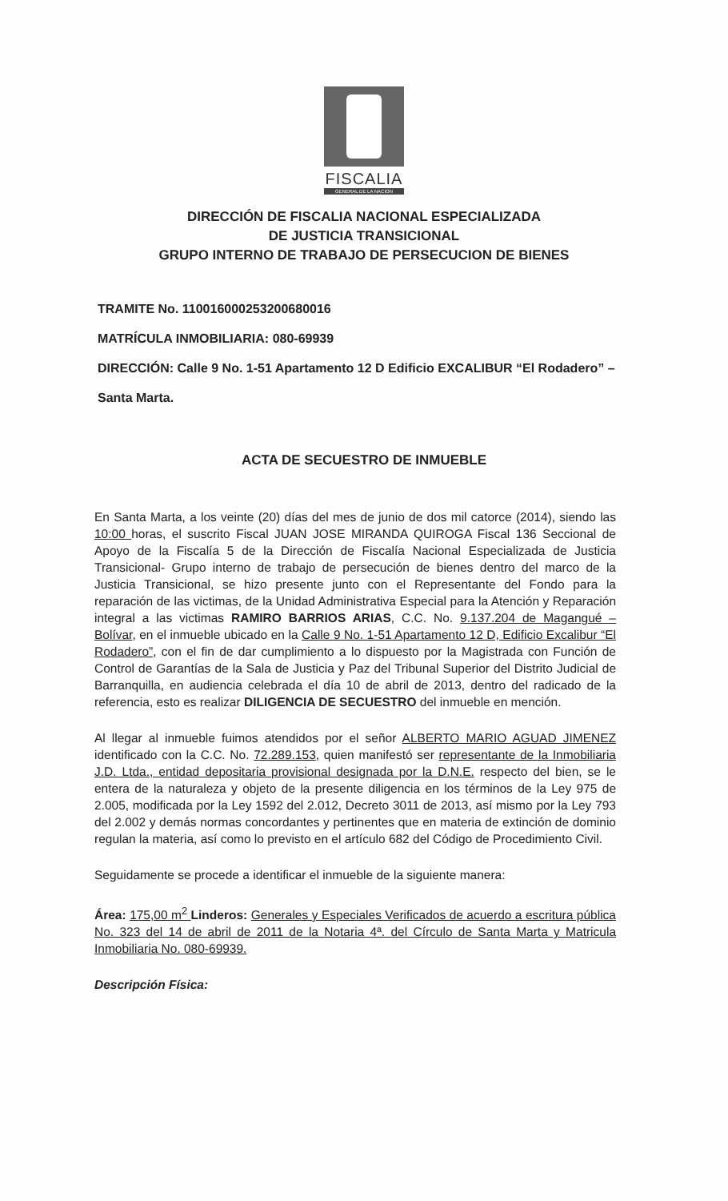FISCALIA
GENERAL DE LA NACION
DIRECCIÓN DE FISCALIA NACIONAL ESPECIALIZADA
DE JUSTICIA TRANSICIONAL
GRUPO INTERNO DE TRABAJO DE PERSECUCION DE BIENES
TRAMITE No. 110016000253200680016
MATRÍCULA INMOBILIARIA: 080-69939
DIRECCIÓN: Calle 9 No. 1-51 Apartamento 12 D Edificio EXCALIBUR “El Rodadero” – Santa Marta.
ACTA DE SECUESTRO DE INMUEBLE
En Santa Marta, a los veinte (20) días del mes de junio de dos mil catorce (2014), siendo las 10:00 horas, el suscrito Fiscal JUAN JOSE MIRANDA QUIROGA Fiscal 136 Seccional de Apoyo de la Fiscalía 5 de la Dirección de Fiscalía Nacional Especializada de Justicia Transicional- Grupo interno de trabajo de persecución de bienes dentro del marco de la Justicia Transicional, se hizo presente junto con el Representante del Fondo para la reparación de las victimas, de la Unidad Administrativa Especial para la Atención y Reparación integral a las victimas RAMIRO BARRIOS ARIAS, C.C. No. 9.137.204 de Magangué – Bolívar, en el inmueble ubicado en la Calle 9 No. 1-51 Apartamento 12 D, Edificio Excalibur “El Rodadero”, con el fin de dar cumplimiento a lo dispuesto por la Magistrada con Función de Control de Garantías de la Sala de Justicia y Paz del Tribunal Superior del Distrito Judicial de Barranquilla, en audiencia celebrada el día 10 de abril de 2013, dentro del radicado de la referencia, esto es realizar DILIGENCIA DE SECUESTRO del inmueble en mención.
Al llegar al inmueble fuimos atendidos por el señor ALBERTO MARIO AGUAD JIMENEZ identificado con la C.C. No. 72.289.153, quien manifestó ser representante de la Inmobiliaria J.D. Ltda., entidad depositaria provisional designada por la D.N.E. respecto del bien, se le entera de la naturaleza y objeto de la presente diligencia en los términos de la Ley 975 de 2.005, modificada por la Ley 1592 del 2.012, Decreto 3011 de 2013, así mismo por la Ley 793 del 2.002 y demás normas concordantes y pertinentes que en materia de extinción de dominio regulan la materia, así como lo previsto en el artículo 682 del Código de Procedimiento Civil.
Seguidamente se procede a identificar el inmueble de la siguiente manera:
Área: 175,00 m<sup>2</sup> Linderos: Generales y Especiales Verificados de acuerdo a escritura pública No. 323 del 14 de abril de 2011 de la Notaria 4ª. del Círculo de Santa Marta y Matricula Inmobiliaria No. 080-69939.
Descripción Física: